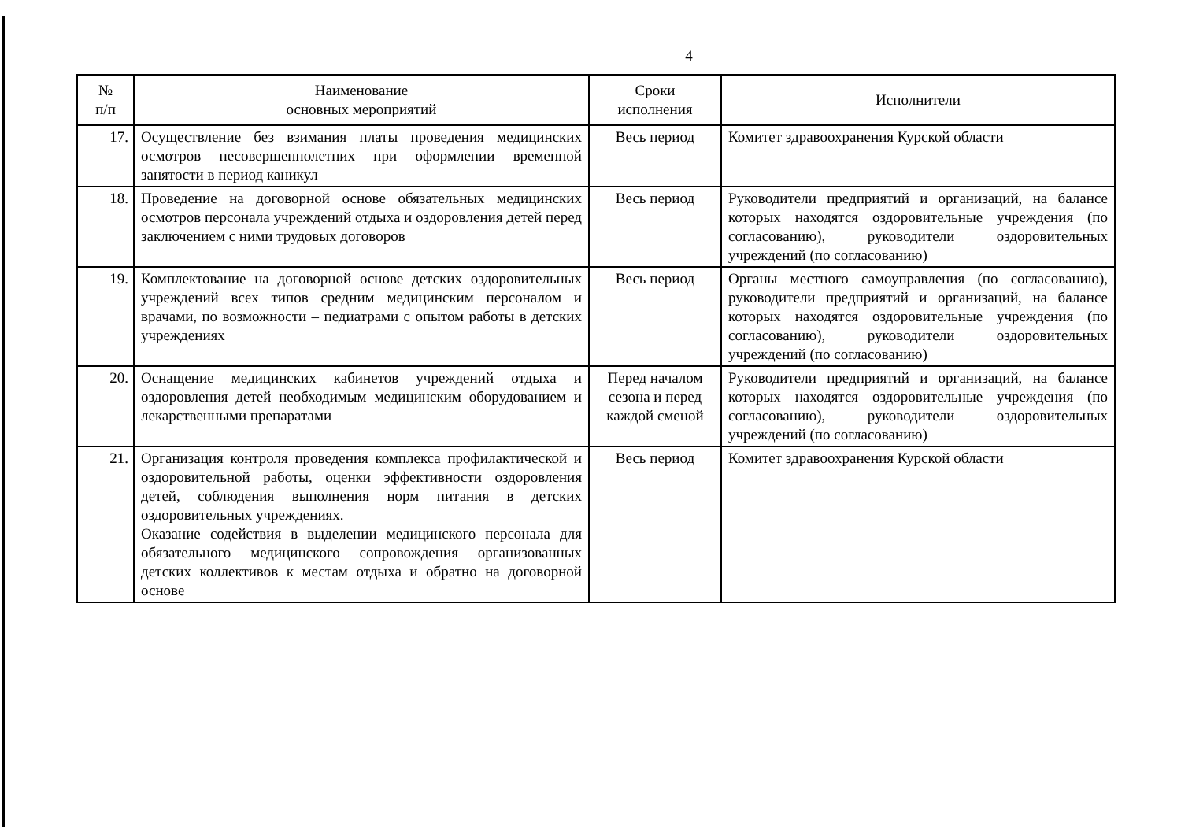4
| № п/п | Наименование основных мероприятий | Сроки исполнения | Исполнители |
| --- | --- | --- | --- |
| 17. | Осуществление без взимания платы проведения медицинских осмотров несовершеннолетних при оформлении временной занятости в период каникул | Весь период | Комитет здравоохранения Курской области |
| 18. | Проведение на договорной основе обязательных медицинских осмотров персонала учреждений отдыха и оздоровления детей перед заключением с ними трудовых договоров | Весь период | Руководители предприятий и организаций, на балансе которых находятся оздоровительные учреждения (по согласованию), руководители оздоровительных учреждений (по согласованию) |
| 19. | Комплектование на договорной основе детских оздоровительных учреждений всех типов средним медицинским персоналом и врачами, по возможности – педиатрами с опытом работы в детских учреждениях | Весь период | Органы местного самоуправления (по согласованию), руководители предприятий и организаций, на балансе которых находятся оздоровительные учреждения (по согласованию), руководители оздоровительных учреждений (по согласованию) |
| 20. | Оснащение медицинских кабинетов учреждений отдыха и оздоровления детей необходимым медицинским оборудованием и лекарственными препаратами | Перед началом сезона и перед каждой сменой | Руководители предприятий и организаций, на балансе которых находятся оздоровительные учреждения (по согласованию), руководители оздоровительных учреждений (по согласованию) |
| 21. | Организация контроля проведения комплекса профилактической и оздоровительной работы, оценки эффективности оздоровления детей, соблюдения выполнения норм питания в детских оздоровительных учреждениях. Оказание содействия в выделении медицинского персонала для обязательного медицинского сопровождения организованных детских коллективов к местам отдыха и обратно на договорной основе | Весь период | Комитет здравоохранения Курской области |